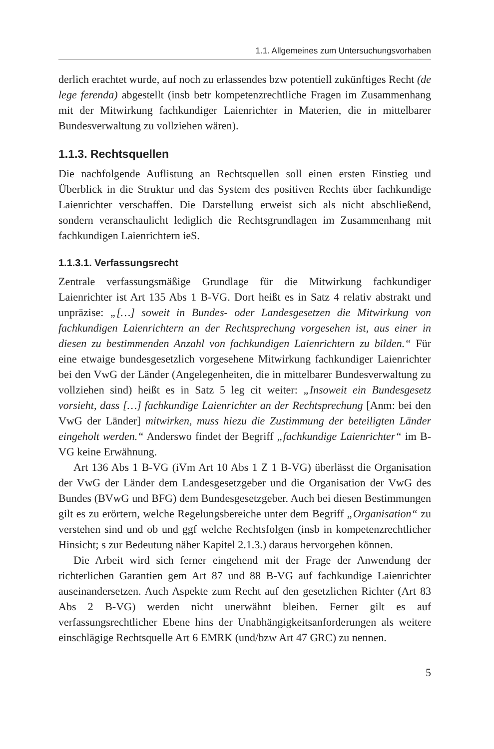1.1. Allgemeines zum Untersuchungsvorhaben
derlich erachtet wurde, auf noch zu erlassendes bzw potentiell zukünftiges Recht (de lege ferenda) abgestellt (insb betr kompetenzrechtliche Fragen im Zusammenhang mit der Mitwirkung fachkundiger Laienrichter in Materien, die in mittelbarer Bundesverwaltung zu vollziehen wären).
1.1.3. Rechtsquellen
Die nachfolgende Auflistung an Rechtsquellen soll einen ersten Einstieg und Überblick in die Struktur und das System des positiven Rechts über fachkundige Laienrichter verschaffen. Die Darstellung erweist sich als nicht abschließend, sondern veranschaulicht lediglich die Rechtsgrundlagen im Zusammenhang mit fachkundigen Laienrichtern ieS.
1.1.3.1. Verfassungsrecht
Zentrale verfassungsmäßige Grundlage für die Mitwirkung fachkundiger Laienrichter ist Art 135 Abs 1 B-VG. Dort heißt es in Satz 4 relativ abstrakt und unpräzise: „[…] soweit in Bundes- oder Landesgesetzen die Mitwirkung von fachkundigen Laienrichtern an der Rechtsprechung vorgesehen ist, aus einer in diesen zu bestimmenden Anzahl von fachkundigen Laienrichtern zu bilden.“ Für eine etwaige bundesgesetzlich vorgesehene Mitwirkung fachkundiger Laienrichter bei den VwG der Länder (Angelegenheiten, die in mittelbarer Bundesverwaltung zu vollziehen sind) heißt es in Satz 5 leg cit weiter: „Insoweit ein Bundesgesetz vorsieht, dass […] fachkundige Laienrichter an der Rechtsprechung [Anm: bei den VwG der Länder] mitwirken, muss hiezu die Zustimmung der beteiligten Länder eingeholt werden.“ Anderswo findet der Begriff „fachkundige Laienrichter“ im B-VG keine Erwähnung.
Art 136 Abs 1 B-VG (iVm Art 10 Abs 1 Z 1 B-VG) überlässt die Organisation der VwG der Länder dem Landesgesetzgeber und die Organisation der VwG des Bundes (BVwG und BFG) dem Bundesgesetzgeber. Auch bei diesen Bestimmungen gilt es zu erörtern, welche Regelungsbereiche unter dem Begriff „Organisation“ zu verstehen sind und ob und ggf welche Rechtsfolgen (insb in kompetenzrechtlicher Hinsicht; s zur Bedeutung näher Kapitel 2.1.3.) daraus hervorgehen können.
Die Arbeit wird sich ferner eingehend mit der Frage der Anwendung der richterlichen Garantien gem Art 87 und 88 B-VG auf fachkundige Laienrichter auseinandersetzen. Auch Aspekte zum Recht auf den gesetzlichen Richter (Art 83 Abs 2 B-VG) werden nicht unerwähnt bleiben. Ferner gilt es auf verfassungsrechtlicher Ebene hins der Unabhängigkeitsanforderungen als weitere einschlägige Rechtsquelle Art 6 EMRK (und/bzw Art 47 GRC) zu nennen.
5